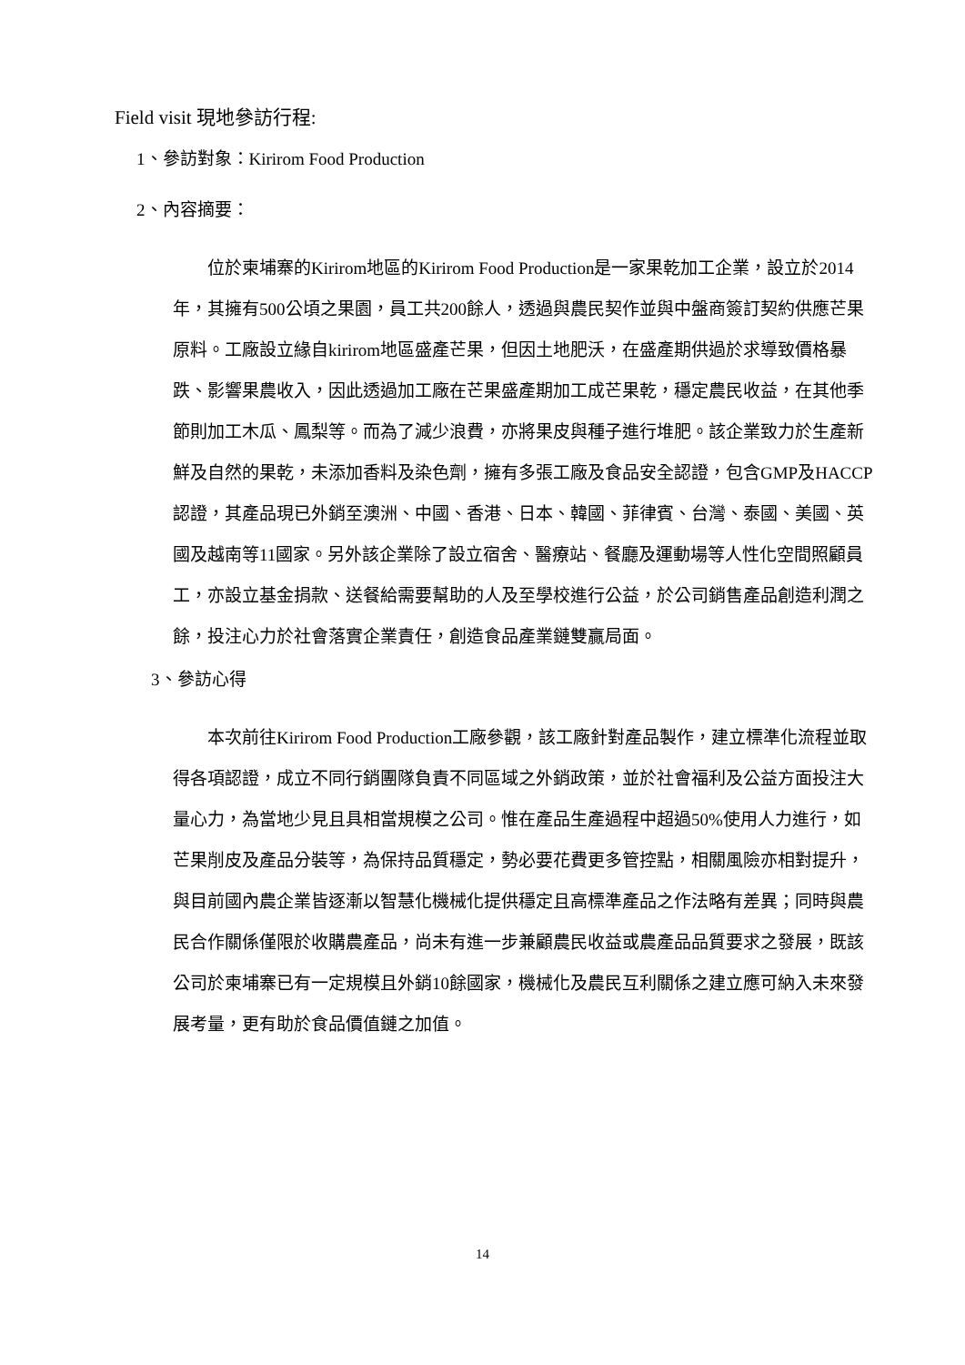Field visit 現地參訪行程:
1、參訪對象：Kirirom Food Production
2、內容摘要：
位於柬埔寨的Kirirom地區的Kirirom Food Production是一家果乾加工企業，設立於2014年，其擁有500公頃之果園，員工共200餘人，透過與農民契作並與中盤商簽訂契約供應芒果原料。工廠設立緣自kirirom地區盛產芒果，但因土地肥沃，在盛產期供過於求導致價格暴跌、影響果農收入，因此透過加工廠在芒果盛產期加工成芒果乾，穩定農民收益，在其他季節則加工木瓜、鳳梨等。而為了減少浪費，亦將果皮與種子進行堆肥。該企業致力於生產新鮮及自然的果乾，未添加香料及染色劑，擁有多張工廠及食品安全認證，包含GMP及HACCP認證，其產品現已外銷至澳洲、中國、香港、日本、韓國、菲律賓、台灣、泰國、美國、英國及越南等11國家。另外該企業除了設立宿舍、醫療站、餐廳及運動場等人性化空間照顧員工，亦設立基金捐款、送餐給需要幫助的人及至學校進行公益，於公司銷售產品創造利潤之餘，投注心力於社會落實企業責任，創造食品產業鏈雙贏局面。
3、參訪心得
本次前往Kirirom Food Production工廠參觀，該工廠針對產品製作，建立標準化流程並取得各項認證，成立不同行銷團隊負責不同區域之外銷政策，並於社會福利及公益方面投注大量心力，為當地少見且具相當規模之公司。惟在產品生產過程中超過50%使用人力進行，如芒果削皮及產品分裝等，為保持品質穩定，勢必要花費更多管控點，相關風險亦相對提升，與目前國內農企業皆逐漸以智慧化機械化提供穩定且高標準產品之作法略有差異；同時與農民合作關係僅限於收購農產品，尚未有進一步兼顧農民收益或農產品品質要求之發展，既該公司於柬埔寨已有一定規模且外銷10餘國家，機械化及農民互利關係之建立應可納入未來發展考量，更有助於食品價值鏈之加值。
14